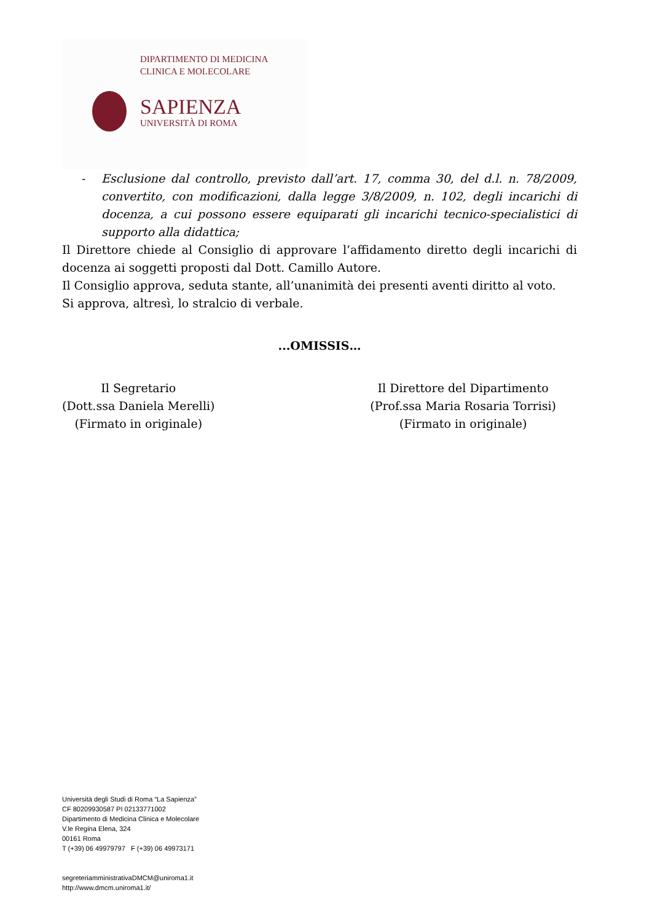DIPARTIMENTO DI MEDICINA
CLINICA E MOLECOLARE
SAPIENZA
UNIVERSITÀ DI ROMA
- Esclusione dal controllo, previsto dall’art. 17, comma 30, del d.l. n. 78/2009, convertito, con modificazioni, dalla legge 3/8/2009, n. 102, degli incarichi di docenza, a cui possono essere equiparati gli incarichi tecnico-specialistici di supporto alla didattica;
Il Direttore chiede al Consiglio di approvare l’affidamento diretto degli incarichi di docenza ai soggetti proposti dal Dott. Camillo Autore.
Il Consiglio approva, seduta stante, all’unanimità dei presenti aventi diritto al voto.
Si approva, altresì, lo stralcio di verbale.
...OMISSIS…
Il Segretario
(Dott.ssa Daniela Merelli)
(Firmato in originale)
Il Direttore del Dipartimento
(Prof.ssa Maria Rosaria Torrisi)
(Firmato in originale)
Università degli Studi di Roma “La Sapienza”
CF 80209930587 PI 02133771002
Dipartimento di Medicina Clinica e Molecolare
V.le Regina Elena, 324
00161 Roma
T (+39) 06 49979797 F (+39) 06 49973171
segreteriamministrativaDMCM@uniroma1.it
http://www.dmcm.uniroma1.it/